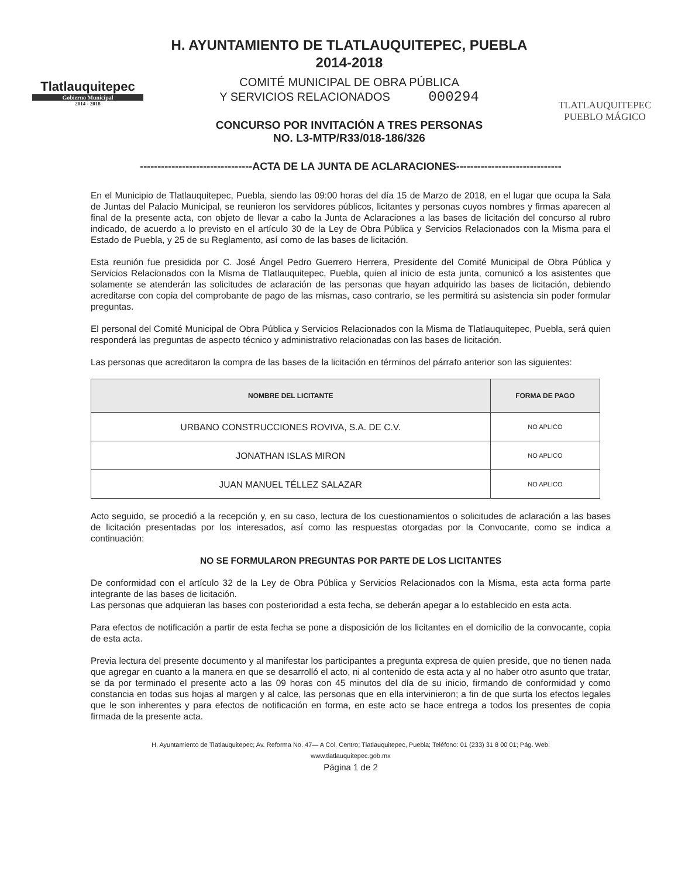Tlatlauquitepec
Gobierno Municipal
2014 - 2018
H. AYUNTAMIENTO DE TLATLAUQUITEPEC, PUEBLA
2014-2018
COMITÉ MUNICIPAL DE OBRA PÚBLICA
Y SERVICIOS RELACIONADOS 000294
CONCURSO POR INVITACIÓN A TRES PERSONAS
NO. L3-MTP/R33/018-186/326
TLATLAUQUITEPEC
PUEBLO MÁGICO
--------------------------------ACTA DE LA JUNTA DE ACLARACIONES------------------------------
En el Municipio de Tlatlauquitepec, Puebla, siendo las 09:00 horas del día 15 de Marzo de 2018, en el lugar que ocupa la Sala de Juntas del Palacio Municipal, se reunieron los servidores públicos, licitantes y personas cuyos nombres y firmas aparecen al final de la presente acta, con objeto de llevar a cabo la Junta de Aclaraciones a las bases de licitación del concurso al rubro indicado, de acuerdo a lo previsto en el artículo 30 de la Ley de Obra Pública y Servicios Relacionados con la Misma para el Estado de Puebla, y 25 de su Reglamento, así como de las bases de licitación.
Esta reunión fue presidida por C. José Ángel Pedro Guerrero Herrera, Presidente del Comité Municipal de Obra Pública y Servicios Relacionados con la Misma de Tlatlauquitepec, Puebla, quien al inicio de esta junta, comunicó a los asistentes que solamente se atenderán las solicitudes de aclaración de las personas que hayan adquirido las bases de licitación, debiendo acreditarse con copia del comprobante de pago de las mismas, caso contrario, se les permitirá su asistencia sin poder formular preguntas.
El personal del Comité Municipal de Obra Pública y Servicios Relacionados con la Misma de Tlatlauquitepec, Puebla, será quien responderá las preguntas de aspecto técnico y administrativo relacionadas con las bases de licitación.
Las personas que acreditaron la compra de las bases de la licitación en términos del párrafo anterior son las siguientes:
| NOMBRE DEL LICITANTE | FORMA DE PAGO |
| --- | --- |
| URBANO CONSTRUCCIONES ROVIVA, S.A. DE C.V. | NO APLICO |
| JONATHAN ISLAS MIRON | NO APLICO |
| JUAN MANUEL TÉLLEZ SALAZAR | NO APLICO |
Acto seguido, se procedió a la recepción y, en su caso, lectura de los cuestionamientos o solicitudes de aclaración a las bases de licitación presentadas por los interesados, así como las respuestas otorgadas por la Convocante, como se indica a continuación:
NO SE FORMULARON PREGUNTAS POR PARTE DE LOS LICITANTES
De conformidad con el artículo 32 de la Ley de Obra Pública y Servicios Relacionados con la Misma, esta acta forma parte integrante de las bases de licitación.
Las personas que adquieran las bases con posterioridad a esta fecha, se deberán apegar a lo establecido en esta acta.
Para efectos de notificación a partir de esta fecha se pone a disposición de los licitantes en el domicilio de la convocante, copia de esta acta.
Previa lectura del presente documento y al manifestar los participantes a pregunta expresa de quien preside, que no tienen nada que agregar en cuanto a la manera en que se desarrolló el acto, ni al contenido de esta acta y al no haber otro asunto que tratar, se da por terminado el presente acto a las 09 horas con 45 minutos del día de su inicio, firmando de conformidad y como constancia en todas sus hojas al margen y al calce, las personas que en ella intervinieron; a fin de que surta los efectos legales que le son inherentes y para efectos de notificación en forma, en este acto se hace entrega a todos los presentes de copia firmada de la presente acta.
H. Ayuntamiento de Tlatlauquitepec; Av. Reforma No. 47— A Col. Centro; Tlatlauquitepec, Puebla; Teléfono: 01 (233) 31 8 00 01; Pág. Web:
www.tlatlauquitepec.gob.mx
Página 1 de 2